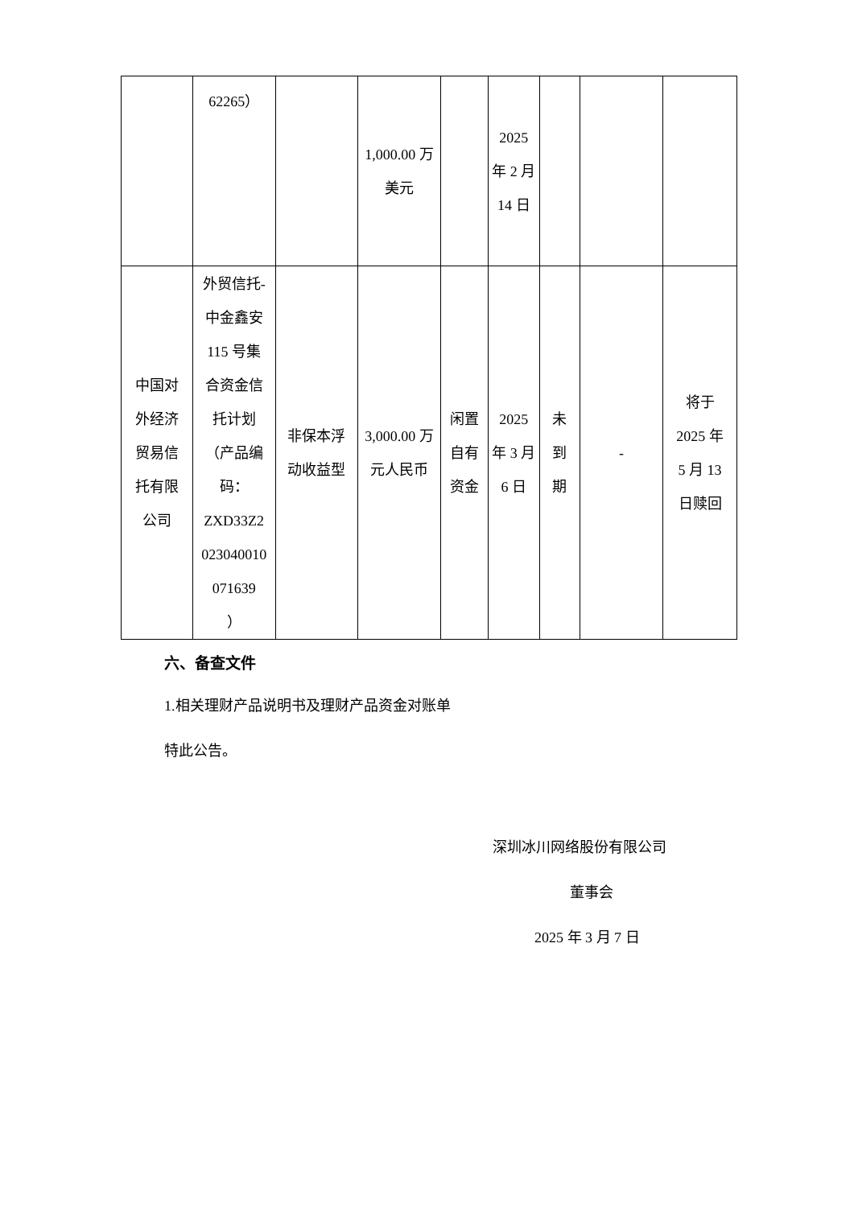| | 62265） | | 1,000.00 万 美元 | | 2025 年 2 月 14 日 | | | |
| 中国对 外经济 贸易信 托有限 公司 | 外贸信托- 中金鑫安 115 号集 合资金信 托计划 （产品编 码： ZXD33Z2 023040010 071639 ） | 非保本浮 动收益型 | 3,000.00 万 元人民币 | 闲置 自有 资金 | 2025 年 3 月 6 日 | 未 到 期 | - | 将于 2025 年 5 月 13 日赎回 |
六、备查文件
1.相关理财产品说明书及理财产品资金对账单
特此公告。
深圳冰川网络股份有限公司
董事会
2025 年 3 月 7 日